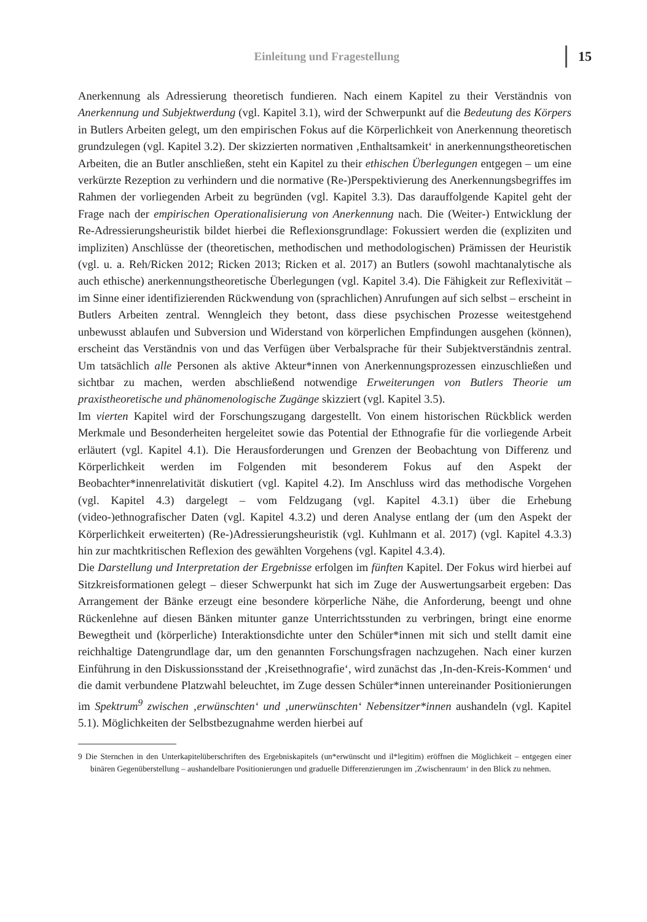Einleitung und Fragestellung 15
Anerkennung als Adressierung theoretisch fundieren. Nach einem Kapitel zu their Verständnis von Anerkennung und Subjektwerdung (vgl. Kapitel 3.1), wird der Schwerpunkt auf die Bedeutung des Körpers in Butlers Arbeiten gelegt, um den empirischen Fokus auf die Körperlichkeit von Anerkennung theoretisch grundzulegen (vgl. Kapitel 3.2). Der skizzierten normativen ‚Enthaltsamkeit‘ in anerkennungstheoretischen Arbeiten, die an Butler anschließen, steht ein Kapitel zu their ethischen Überlegungen entgegen – um eine verkürzte Rezeption zu verhindern und die normative (Re-)Perspektivierung des Anerkennungsbegriffes im Rahmen der vorliegenden Arbeit zu begründen (vgl. Kapitel 3.3). Das darauffolgende Kapitel geht der Frage nach der empirischen Operationalisierung von Anerkennung nach. Die (Weiter-) Entwicklung der Re-Adressierungsheuristik bildet hierbei die Reflexionsgrundlage: Fokussiert werden die (expliziten und impliziten) Anschlüsse der (theoretischen, methodischen und methodologischen) Prämissen der Heuristik (vgl. u. a. Reh/Ricken 2012; Ricken 2013; Ricken et al. 2017) an Butlers (sowohl machtanalytische als auch ethische) anerkennungstheoretische Überlegungen (vgl. Kapitel 3.4). Die Fähigkeit zur Reflexivität – im Sinne einer identifizierenden Rückwendung von (sprachlichen) Anrufungen auf sich selbst – erscheint in Butlers Arbeiten zentral. Wenngleich they betont, dass diese psychischen Prozesse weitestgehend unbewusst ablaufen und Subversion und Widerstand von körperlichen Empfindungen ausgehen (können), erscheint das Verständnis von und das Verfügen über Verbalsprache für their Subjektverständnis zentral. Um tatsächlich alle Personen als aktive Akteur*innen von Anerkennungsprozessen einzuschließen und sichtbar zu machen, werden abschließend notwendige Erweiterungen von Butlers Theorie um praxistheoretische und phänomenologische Zugänge skizziert (vgl. Kapitel 3.5).
Im vierten Kapitel wird der Forschungszugang dargestellt. Von einem historischen Rückblick werden Merkmale und Besonderheiten hergeleitet sowie das Potential der Ethnografie für die vorliegende Arbeit erläutert (vgl. Kapitel 4.1). Die Herausforderungen und Grenzen der Beobachtung von Differenz und Körperlichkeit werden im Folgenden mit besonderem Fokus auf den Aspekt der Beobachter*innenrelativität diskutiert (vgl. Kapitel 4.2). Im Anschluss wird das methodische Vorgehen (vgl. Kapitel 4.3) dargelegt – vom Feldzugang (vgl. Kapitel 4.3.1) über die Erhebung (video-)ethnografischer Daten (vgl. Kapitel 4.3.2) und deren Analyse entlang der (um den Aspekt der Körperlichkeit erweiterten) (Re-)Adressierungsheuristik (vgl. Kuhlmann et al. 2017) (vgl. Kapitel 4.3.3) hin zur machtkritischen Reflexion des gewählten Vorgehens (vgl. Kapitel 4.3.4).
Die Darstellung und Interpretation der Ergebnisse erfolgen im fünften Kapitel. Der Fokus wird hierbei auf Sitzkreisformationen gelegt – dieser Schwerpunkt hat sich im Zuge der Auswertungsarbeit ergeben: Das Arrangement der Bänke erzeugt eine besondere körperliche Nähe, die Anforderung, beengt und ohne Rückenlehne auf diesen Bänken mitunter ganze Unterrichtsstunden zu verbringen, bringt eine enorme Bewegtheit und (körperliche) Interaktionsdichte unter den Schüler*innen mit sich und stellt damit eine reichhaltige Datengrundlage dar, um den genannten Forschungsfragen nachzugehen. Nach einer kurzen Einführung in den Diskussionsstand der ‚Kreisethnografie‘, wird zunächst das ‚In-den-Kreis-Kommen‘ und die damit verbundene Platzwahl beleuchtet, im Zuge dessen Schüler*innen untereinander Positionierungen im Spektrum<sup>9</sup> zwischen ‚erwünschten‘ und ‚unerwünschten‘ Nebensitzer*innen aushandeln (vgl. Kapitel 5.1). Möglichkeiten der Selbstbezugnahme werden hierbei auf
9 Die Sternchen in den Unterkapitelüberschriften des Ergebniskapitels (un*erwünscht und il*legitim) eröffnen die Möglichkeit – entgegen einer binären Gegenüberstellung – aushandelbare Positionierungen und graduelle Differenzierungen im ‚Zwischenraum‘ in den Blick zu nehmen.